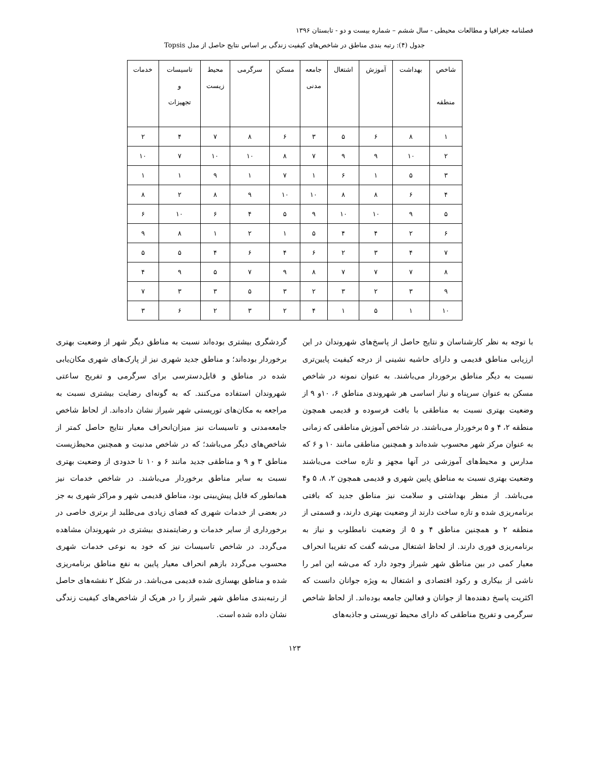فصلنامه جغرافیا و مطالعات محیطی - سال ششم – شماره بیست و دو - تابستان ۱۳۹۶
جدول (۴): رتبه بندی مناطق در شاخص‌های کیفیت زندگی بر اساس نتایج حاصل از مدل Topsis
| شاخص منطقه | بهداشت | آموزش | اشتغال | جامعه مدنی | مسکن | سرگرمی | محیط زیست | تاسیسات و تجهیزات | خدمات |
| --- | --- | --- | --- | --- | --- | --- | --- | --- | --- |
| ۱ | ۸ | ۶ | ۵ | ۳ | ۶ | ۸ | ۷ | ۴ | ۲ |
| ۲ | ۱۰ | ۹ | ۹ | ۷ | ۸ | ۱۰ | ۱۰ | ۷ | ۱۰ |
| ۳ | ۵ | ۱ | ۶ | ۱ | ۷ | ۱ | ۹ | ۱ | ۱ |
| ۴ | ۶ | ۸ | ۸ | ۱۰ | ۱۰ | ۹ | ۸ | ۲ | ۸ |
| ۵ | ۹ | ۱۰ | ۱۰ | ۹ | ۵ | ۴ | ۶ | ۱۰ | ۶ |
| ۶ | ۲ | ۴ | ۴ | ۵ | ۱ | ۲ | ۱ | ۸ | ۹ |
| ۷ | ۴ | ۳ | ۲ | ۶ | ۴ | ۶ | ۴ | ۵ | ۵ |
| ۸ | ۷ | ۷ | ۷ | ۸ | ۹ | ۷ | ۵ | ۹ | ۴ |
| ۹ | ۳ | ۲ | ۳ | ۲ | ۳ | ۵ | ۳ | ۳ | ۷ |
| ۱۰ | ۱ | ۵ | ۱ | ۴ | ۲ | ۳ | ۲ | ۶ | ۳ |
با توجه به نظر کارشناسان و نتایج حاصل از پاسخ‌های شهروندان در این ارزیابی مناطق قدیمی و دارای حاشیه نشینی از درجه کیفیت پایین‌تری نسبت به دیگر مناطق برخوردار می‌باشند. به عنوان نمونه در شاخص مسکن به عنوان سرپناه و نیاز اساسی هر شهروندی مناطق ۶، ۱۰و ۹ از وضعیت بهتری نسبت به مناطقی با بافت فرسوده و قدیمی همچون منطقه ۲، ۴ و ۵ برخوردار می‌باشند. در شاخص آموزش مناطقی که زمانی به عنوان مرکز شهر محسوب شده‌اند و همچنین مناطقی مانند ۱۰ و ۶ که مدارس و محیط‌های آموزشی در آنها مجهز و تازه ساخت می‌باشند وضعیت بهتری نسبت به مناطق پایین شهری و قدیمی همچون ۲، ۸، ۵ و۴ می‌باشد. از منظر بهداشتی و سلامت نیز مناطق جدید که بافتی برنامه‌ریزی شده و تازه ساخت دارند از وضعیت بهتری دارند، و قسمتی از منطقه ۲ و همچنین مناطق ۴ و ۵ از وضعیت نامطلوب و نیاز به برنامه‌ریزی فوری دارند. از لحاظ اشتغال می‌شه گفت که تقریبا انحراف معیار کمی در بین مناطق شهر شیراز وجود دارد که می‌شه این امر را ناشی از بیکاری و رکود اقتصادی و اشتغال به ویژه جوانان دانست که اکثریت پاسخ دهنده‌ها از جوانان و فعالین جامعه بوده‌اند. از لحاظ شاخص سرگرمی و تفریح مناطقی که دارای محیط توریستی و جاذبه‌های
گردشگری بیشتری بوده‌اند نسبت به مناطق دیگر شهر از وضعیت بهتری برخوردار بوده‌اند؛ و مناطق جدید شهری نیز از پارک‌های شهری مکان‌یابی شده در مناطق و قابل‌دسترسی برای سرگرمی و تفریح ساعتی شهروندان استفاده می‌کنند. که به گونه‌ای رضایت بیشتری نسبت به مراجعه به مکان‌های توریستی شهر شیراز نشان داده‌اند. از لحاظ شاخص جامعه‌مدنی و تاسیسات نیز میزان‌انحراف معیار نتایج حاصل کمتر از شاخص‌های دیگر می‌باشد؛ که در شاخص مدنیت و همچنین محیط‌زیست مناطق ۳ و ۹ و مناطقی جدید مانند ۶ و ۱۰ تا حدودی از وضعیت بهتری نسبت به سایر مناطق برخوردار می‌باشند. در شاخص خدمات نیز همانطور که قابل پیش‌بینی بود، مناطق قدیمی شهر و مراکز شهری به جز در بعضی از خدمات شهری که فضای زیادی می‌طلبد از برتری خاصی در برخورداری از سایر خدمات و رضایتمندی بیشتری در شهروندان مشاهده می‌گردد. در شاخص تاسیسات نیز که خود به نوعی خدمات شهری محسوب می‌گردد بازهم انحراف معیار پایین به نفع مناطق برنامه‌ریزی شده و مناطق بهسازی شده قدیمی می‌باشد. در شکل ۲ نقشه‌های حاصل از رتبه‌بندی مناطق شهر شیراز را در هریک از شاخص‌های کیفیت زندگی نشان داده شده است.
۱۲۳